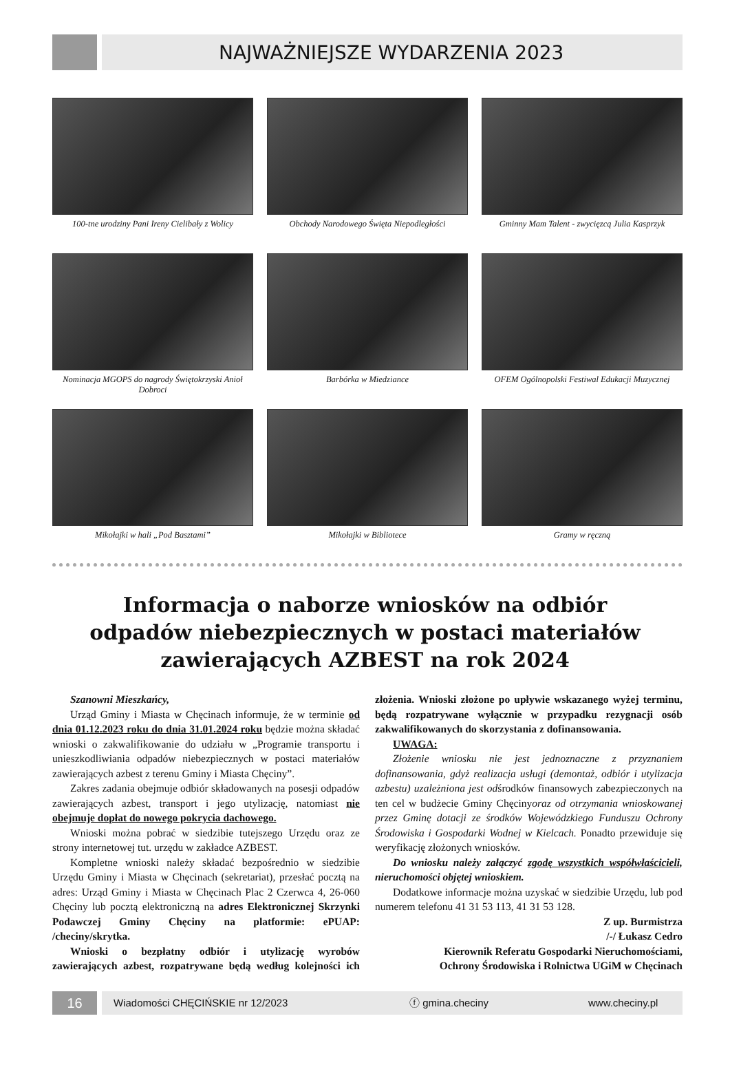NAJWAŻNIEJSZE WYDARZENIA 2023
100-tne urodziny Pani Ireny Cielibały z Wolicy
Obchody Narodowego Święta Niepodległości
Gminny Mam Talent - zwycięzcą Julia Kasprzyk
Nominacja MGOPS do nagrody Świętokrzyski Anioł Dobroci
Barbórka w Miedziance
OFEM Ogólnopolski Festiwal Edukacji Muzycznej
Mikołajki w hali „Pod Basztami”
Mikołajki w Bibliotece
Gramy w ręczną
Informacja o naborze wniosków na odbiór
odpadów niebezpiecznych w postaci materiałów
zawierających AZBEST na rok 2024
Szanowni Mieszkańcy,
Urząd Gminy i Miasta w Chęcinach informuje, że w terminie od dnia 01.12.2023 roku do dnia 31.01.2024 roku będzie można składać wnioski o zakwalifikowanie do udziału w „Programie transportu i unieszkodliwiania odpadów niebezpiecznych w postaci materiałów zawierających azbest z terenu Gminy i Miasta Chęciny”.
Zakres zadania obejmuje odbiór składowanych na posesji odpadów zawierających azbest, transport i jego utylizację, natomiast nie obejmuje dopłat do nowego pokrycia dachowego.
Wnioski można pobrać w siedzibie tutejszego Urzędu oraz ze strony internetowej tut. urzędu w zakładce AZBEST.
Kompletne wnioski należy składać bezpośrednio w siedzibie Urzędu Gminy i Miasta w Chęcinach (sekretariat), przesłać pocztą na adres: Urząd Gminy i Miasta w Chęcinach Plac 2 Czerwca 4, 26-060 Chęciny lub pocztą elektroniczną na adres Elektronicznej Skrzynki Podawczej Gminy Chęciny na platformie: ePUAP: /checiny/skrytka.
Wnioski o bezpłatny odbiór i utylizację wyrobów zawierających azbest, rozpatrywane będą według kolejności ich złożenia. Wnioski złożone po upływie wskazanego wyżej terminu, będą rozpatrywane wyłącznie w przypadku rezygnacji osób zakwalifikowanych do skorzystania z dofinansowania.
UWAGA:
Złożenie wniosku nie jest jednoznaczne z przyznaniem dofinansowania, gdyż realizacja usługi (demontaż, odbiór i utylizacja azbestu) uzależniona jest odśrodków finansowych zabezpieczonych na ten cel w budżecie Gminy Chęcinyoraz od otrzymania wnioskowanej przez Gminę dotacji ze środków Wojewódzkiego Funduszu Ochrony Środowiska i Gospodarki Wodnej w Kielcach. Ponadto przewiduje się weryfikację złożonych wniosków.
Do wniosku należy załączyć zgodę wszystkich współwłaścicieli, nieruchomości objętej wnioskiem.
Dodatkowe informacje można uzyskać w siedzibie Urzędu, lub pod numerem telefonu 41 31 53 113, 41 31 53 128.
Z up. Burmistrza
/-/ Łukasz Cedro
Kierownik Referatu Gospodarki Nieruchomościami,
Ochrony Środowiska i Rolnictwa UGiM w Chęcinach
16 Wiadomości CHĘCIŃSKIE nr 12/2023 ⓕ gmina.checiny www.checiny.pl